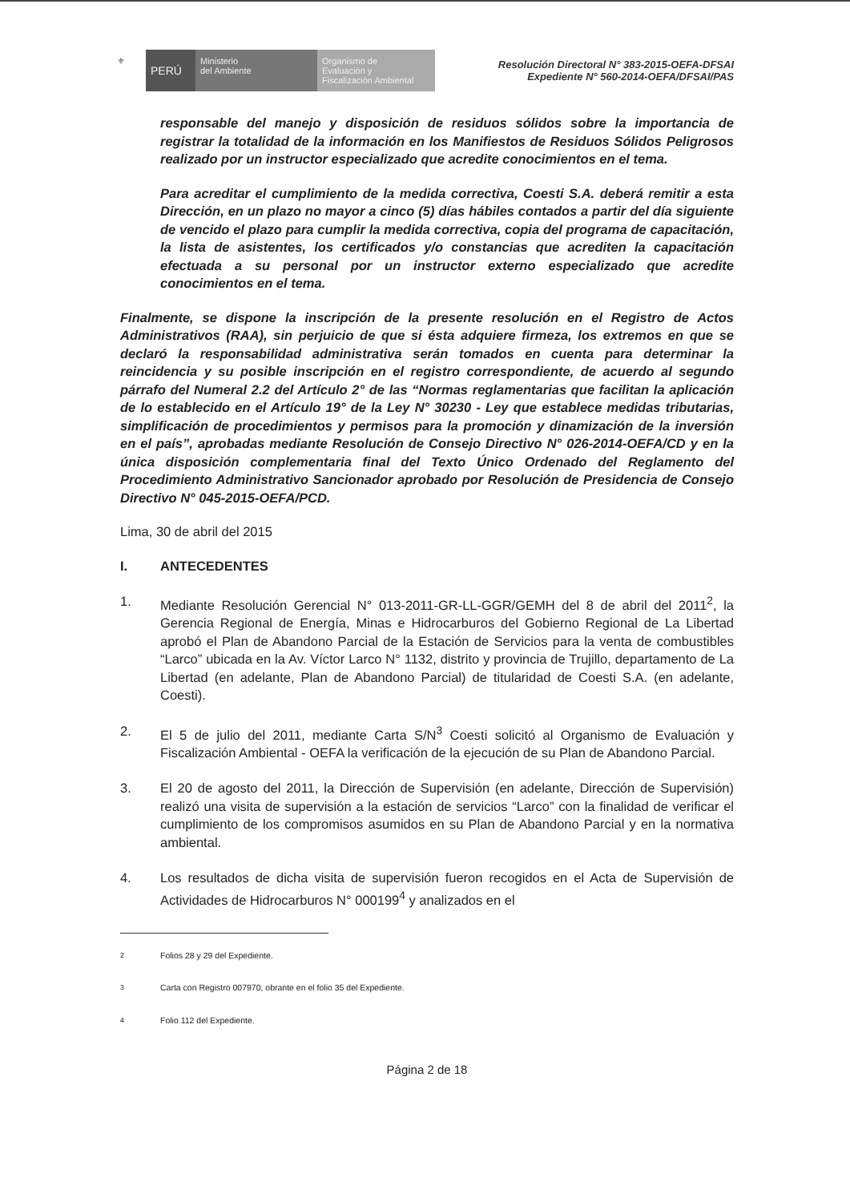⚜
PERÚ
Ministerio
del Ambiente
Organismo de
Evaluación y
Fiscalización Ambiental
Resolución Directoral N° 383-2015-OEFA-DFSAI
Expediente N° 560-2014-OEFA/DFSAI/PAS
responsable del manejo y disposición de residuos sólidos sobre la importancia de registrar la totalidad de la información en los Manifiestos de Residuos Sólidos Peligrosos realizado por un instructor especializado que acredite conocimientos en el tema.
Para acreditar el cumplimiento de la medida correctiva, Coesti S.A. deberá remitir a esta Dirección, en un plazo no mayor a cinco (5) días hábiles contados a partir del día siguiente de vencido el plazo para cumplir la medida correctiva, copia del programa de capacitación, la lista de asistentes, los certificados y/o constancias que acrediten la capacitación efectuada a su personal por un instructor externo especializado que acredite conocimientos en el tema.
Finalmente, se dispone la inscripción de la presente resolución en el Registro de Actos Administrativos (RAA), sin perjuicio de que si ésta adquiere firmeza, los extremos en que se declaró la responsabilidad administrativa serán tomados en cuenta para determinar la reincidencia y su posible inscripción en el registro correspondiente, de acuerdo al segundo párrafo del Numeral 2.2 del Artículo 2° de las “Normas reglamentarias que facilitan la aplicación de lo establecido en el Artículo 19° de la Ley N° 30230 - Ley que establece medidas tributarias, simplificación de procedimientos y permisos para la promoción y dinamización de la inversión en el país”, aprobadas mediante Resolución de Consejo Directivo N° 026-2014-OEFA/CD y en la única disposición complementaria final del Texto Único Ordenado del Reglamento del Procedimiento Administrativo Sancionador aprobado por Resolución de Presidencia de Consejo Directivo N° 045-2015-OEFA/PCD.
Lima, 30 de abril del 2015
I. ANTECEDENTES
1. Mediante Resolución Gerencial N° 013-2011-GR-LL-GGR/GEMH del 8 de abril del 2011<sup>2</sup>, la Gerencia Regional de Energía, Minas e Hidrocarburos del Gobierno Regional de La Libertad aprobó el Plan de Abandono Parcial de la Estación de Servicios para la venta de combustibles “Larco” ubicada en la Av. Víctor Larco N° 1132, distrito y provincia de Trujillo, departamento de La Libertad (en adelante, Plan de Abandono Parcial) de titularidad de Coesti S.A. (en adelante, Coesti).
2. El 5 de julio del 2011, mediante Carta S/N<sup>3</sup> Coesti solicitó al Organismo de Evaluación y Fiscalización Ambiental - OEFA la verificación de la ejecución de su Plan de Abandono Parcial.
3. El 20 de agosto del 2011, la Dirección de Supervisión (en adelante, Dirección de Supervisión) realizó una visita de supervisión a la estación de servicios “Larco” con la finalidad de verificar el cumplimiento de los compromisos asumidos en su Plan de Abandono Parcial y en la normativa ambiental.
4. Los resultados de dicha visita de supervisión fueron recogidos en el Acta de Supervisión de Actividades de Hidrocarburos N° 000199<sup>4</sup> y analizados en el
<sup>2</sup> Folios 28 y 29 del Expediente.
<sup>3</sup> Carta con Registro 007970, obrante en el folio 35 del Expediente.
<sup>4</sup> Folio 112 del Expediente.
Página 2 de 18